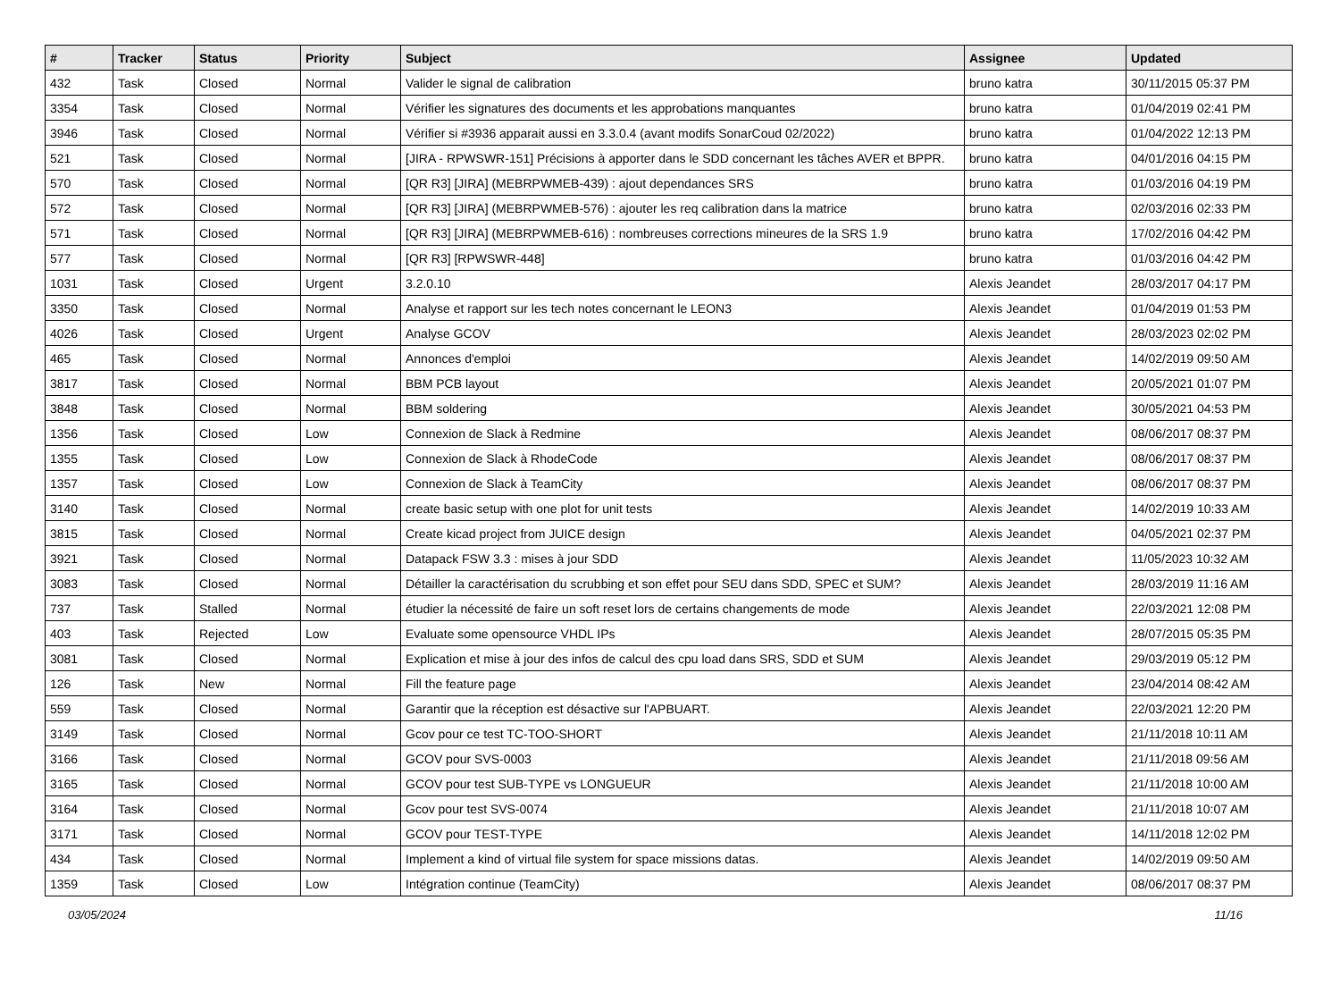| # | Tracker | Status | Priority | Subject | Assignee | Updated |
| --- | --- | --- | --- | --- | --- | --- |
| 432 | Task | Closed | Normal | Valider le signal de calibration | bruno katra | 30/11/2015 05:37 PM |
| 3354 | Task | Closed | Normal | Vérifier les signatures des documents et les approbations manquantes | bruno katra | 01/04/2019 02:41 PM |
| 3946 | Task | Closed | Normal | Vérifier si #3936 apparait aussi en 3.3.0.4 (avant modifs SonarCoud 02/2022) | bruno katra | 01/04/2022 12:13 PM |
| 521 | Task | Closed | Normal | [JIRA - RPWSWR-151] Précisions à apporter dans le SDD concernant les tâches AVER et BPPR. | bruno katra | 04/01/2016 04:15 PM |
| 570 | Task | Closed | Normal | [QR R3] [JIRA] (MEBRPWMEB-439) : ajout dependances SRS | bruno katra | 01/03/2016 04:19 PM |
| 572 | Task | Closed | Normal | [QR R3] [JIRA] (MEBRPWMEB-576) : ajouter les req calibration dans la matrice | bruno katra | 02/03/2016 02:33 PM |
| 571 | Task | Closed | Normal | [QR R3] [JIRA] (MEBRPWMEB-616) : nombreuses corrections mineures de la SRS 1.9 | bruno katra | 17/02/2016 04:42 PM |
| 577 | Task | Closed | Normal | [QR R3] [RPWSWR-448] | bruno katra | 01/03/2016 04:42 PM |
| 1031 | Task | Closed | Urgent | 3.2.0.10 | Alexis Jeandet | 28/03/2017 04:17 PM |
| 3350 | Task | Closed | Normal | Analyse et rapport sur les tech notes concernant le LEON3 | Alexis Jeandet | 01/04/2019 01:53 PM |
| 4026 | Task | Closed | Urgent | Analyse GCOV | Alexis Jeandet | 28/03/2023 02:02 PM |
| 465 | Task | Closed | Normal | Annonces d'emploi | Alexis Jeandet | 14/02/2019 09:50 AM |
| 3817 | Task | Closed | Normal | BBM PCB layout | Alexis Jeandet | 20/05/2021 01:07 PM |
| 3848 | Task | Closed | Normal | BBM soldering | Alexis Jeandet | 30/05/2021 04:53 PM |
| 1356 | Task | Closed | Low | Connexion de Slack à Redmine | Alexis Jeandet | 08/06/2017 08:37 PM |
| 1355 | Task | Closed | Low | Connexion de Slack à RhodeCode | Alexis Jeandet | 08/06/2017 08:37 PM |
| 1357 | Task | Closed | Low | Connexion de Slack à TeamCity | Alexis Jeandet | 08/06/2017 08:37 PM |
| 3140 | Task | Closed | Normal | create basic setup with one plot for unit tests | Alexis Jeandet | 14/02/2019 10:33 AM |
| 3815 | Task | Closed | Normal | Create kicad project from JUICE design | Alexis Jeandet | 04/05/2021 02:37 PM |
| 3921 | Task | Closed | Normal | Datapack FSW 3.3 : mises à jour SDD | Alexis Jeandet | 11/05/2023 10:32 AM |
| 3083 | Task | Closed | Normal | Détailler la caractérisation du scrubbing et son effet pour SEU dans SDD, SPEC et SUM? | Alexis Jeandet | 28/03/2019 11:16 AM |
| 737 | Task | Stalled | Normal | étudier la nécessité de faire un soft reset lors de certains changements de mode | Alexis Jeandet | 22/03/2021 12:08 PM |
| 403 | Task | Rejected | Low | Evaluate some opensource VHDL IPs | Alexis Jeandet | 28/07/2015 05:35 PM |
| 3081 | Task | Closed | Normal | Explication et mise à jour des infos de calcul des cpu load dans SRS, SDD et SUM | Alexis Jeandet | 29/03/2019 05:12 PM |
| 126 | Task | New | Normal | Fill the feature page | Alexis Jeandet | 23/04/2014 08:42 AM |
| 559 | Task | Closed | Normal | Garantir que la réception est désactive sur l'APBUART. | Alexis Jeandet | 22/03/2021 12:20 PM |
| 3149 | Task | Closed | Normal | Gcov pour ce test TC-TOO-SHORT | Alexis Jeandet | 21/11/2018 10:11 AM |
| 3166 | Task | Closed | Normal | GCOV pour SVS-0003 | Alexis Jeandet | 21/11/2018 09:56 AM |
| 3165 | Task | Closed | Normal | GCOV pour test SUB-TYPE vs LONGUEUR | Alexis Jeandet | 21/11/2018 10:00 AM |
| 3164 | Task | Closed | Normal | Gcov pour test SVS-0074 | Alexis Jeandet | 21/11/2018 10:07 AM |
| 3171 | Task | Closed | Normal | GCOV pour TEST-TYPE | Alexis Jeandet | 14/11/2018 12:02 PM |
| 434 | Task | Closed | Normal | Implement a kind of virtual file system for space missions datas. | Alexis Jeandet | 14/02/2019 09:50 AM |
| 1359 | Task | Closed | Low | Intégration continue (TeamCity) | Alexis Jeandet | 08/06/2017 08:37 PM |
03/05/2024 11/16